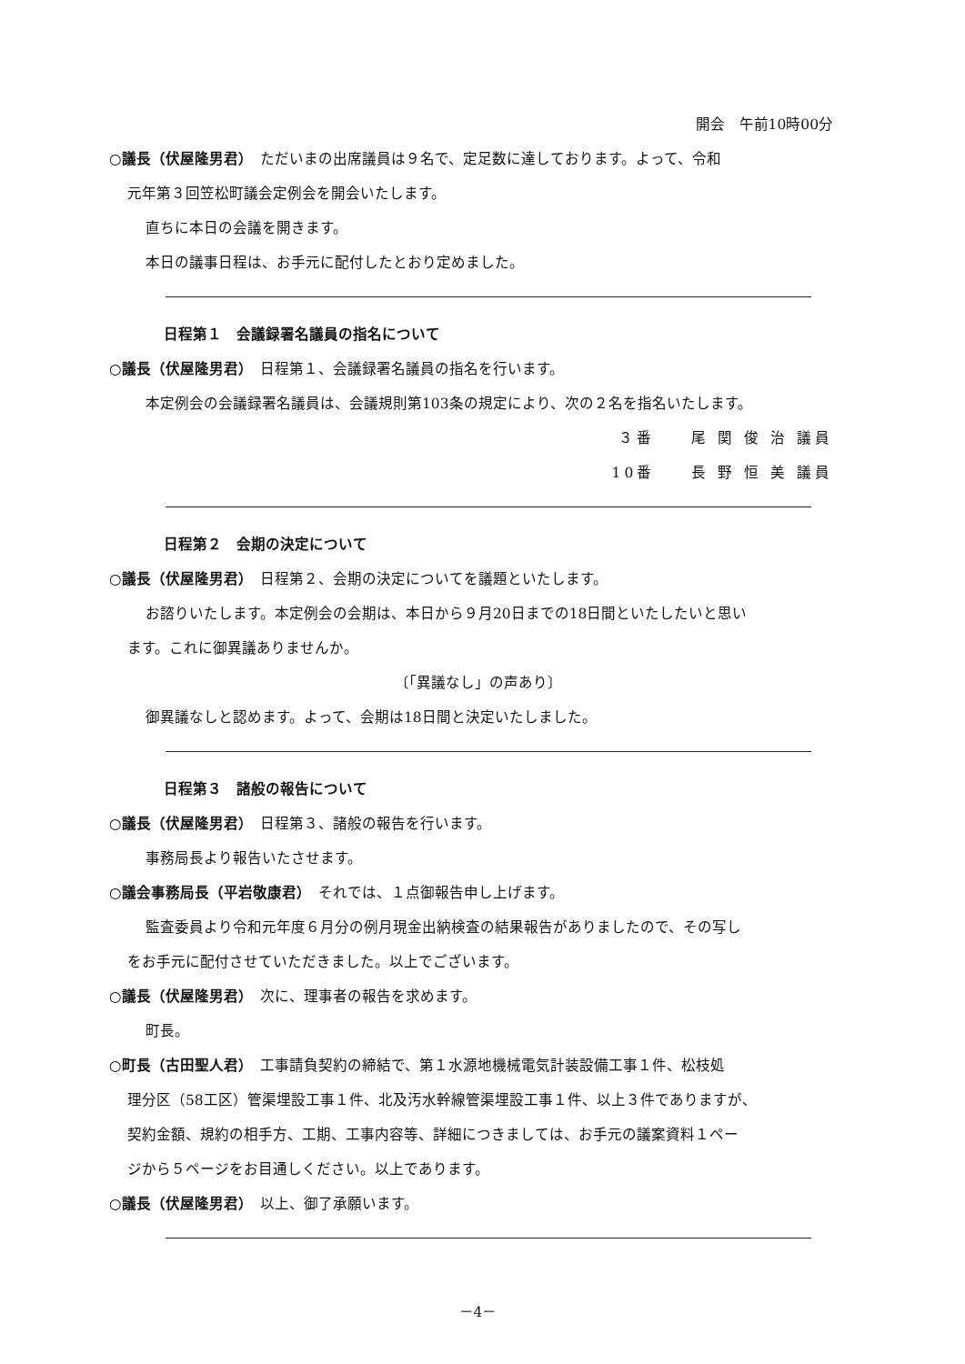開会　午前10時00分
○議長（伏屋隆男君）　ただいまの出席議員は９名で、定足数に達しております。よって、令和
元年第３回笠松町議会定例会を開会いたします。
直ちに本日の会議を開きます。
本日の議事日程は、お手元に配付したとおり定めました。
日程第１　会議録署名議員の指名について
○議長（伏屋隆男君）　日程第１、会議録署名議員の指名を行います。
本定例会の会議録署名議員は、会議規則第103条の規定により、次の２名を指名いたします。
３番　　尾 関 俊 治 議員
10番　　長 野 恒 美 議員
日程第２　会期の決定について
○議長（伏屋隆男君）　日程第２、会期の決定についてを議題といたします。
お諮りいたします。本定例会の会期は、本日から９月20日までの18日間といたしたいと思い
ます。これに御異議ありませんか。
〔「異議なし」の声あり〕
御異議なしと認めます。よって、会期は18日間と決定いたしました。
日程第３　諸般の報告について
○議長（伏屋隆男君）　日程第３、諸般の報告を行います。
事務局長より報告いたさせます。
○議会事務局長（平岩敬康君）　それでは、１点御報告申し上げます。
監査委員より令和元年度６月分の例月現金出納検査の結果報告がありましたので、その写し
をお手元に配付させていただきました。以上でございます。
○議長（伏屋隆男君）　次に、理事者の報告を求めます。
町長。
○町長（古田聖人君）　工事請負契約の締結で、第１水源地機械電気計装設備工事１件、松枝処
理分区（58工区）管渠埋設工事１件、北及汚水幹線管渠埋設工事１件、以上３件でありますが、
契約金額、規約の相手方、工期、工事内容等、詳細につきましては、お手元の議案資料１ペー
ジから５ページをお目通しください。以上であります。
○議長（伏屋隆男君）　以上、御了承願います。
－4－